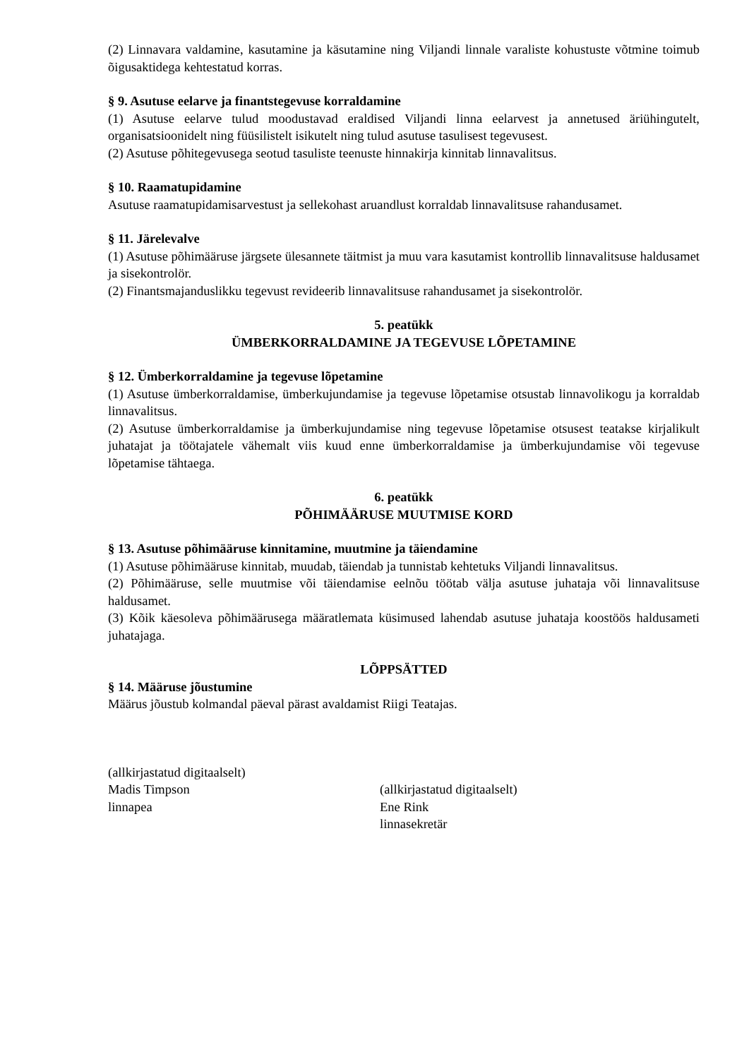(2) Linnavara valdamine, kasutamine ja käsutamine ning Viljandi linnale varaliste kohustuste võtmine toimub õigusaktidega kehtestatud korras.
§ 9. Asutuse eelarve ja finantstegevuse korraldamine
(1) Asutuse eelarve tulud moodustavad eraldised Viljandi linna eelarvest ja annetused äriühingutelt, organisatsioonidelt ning füüsilistelt isikutelt ning tulud asutuse tasulisest tegevusest.
(2) Asutuse põhitegevusega seotud tasuliste teenuste hinnakirja kinnitab linnavalitsus.
§ 10. Raamatupidamine
Asutuse raamatupidamisarvestust ja sellekohast aruandlust korraldab linnavalitsuse rahandusamet.
§ 11. Järelevalve
(1) Asutuse põhimääruse järgsete ülesannete täitmist ja muu vara kasutamist kontrollib linnavalitsuse haldusamet ja sisekontrolör.
(2) Finantsmajanduslikku tegevust revideerib linnavalitsuse rahandusamet ja sisekontrolör.
5. peatükk
ÜMBERKORRALDAMINE JA TEGEVUSE LÕPETAMINE
§ 12. Ümberkorraldamine ja tegevuse lõpetamine
(1) Asutuse ümberkorraldamise, ümberkujundamise ja tegevuse lõpetamise otsustab linnavolikogu ja korraldab linnavalitsus.
(2) Asutuse ümberkorraldamise ja ümberkujundamise ning tegevuse lõpetamise otsusest teatakse kirjalikult juhatajat ja töötajatele vähemalt viis kuud enne ümberkorraldamise ja ümberkujundamise või tegevuse lõpetamise tähtaega.
6. peatükk
PÕHIMÄÄRUSE MUUTMISE KORD
§ 13. Asutuse põhimääruse kinnitamine, muutmine ja täiendamine
(1) Asutuse põhimääruse kinnitab, muudab, täiendab ja tunnistab kehtetuks Viljandi linnavalitsus.
(2) Põhimääruse, selle muutmise või täiendamise eelnõu töötab välja asutuse juhataja või linnavalitsuse haldusamet.
(3) Kõik käesoleva põhimäärusega määratlemata küsimused lahendab asutuse juhataja koostöös haldusameti juhatajaga.
LÕPPSÄTTED
§ 14. Määruse jõustumine
Määrus jõustub kolmandal päeval pärast avaldamist Riigi Teatajas.
(allkirjastatud digitaalselt)
Madis Timpson
linnapea
(allkirjastatud digitaalselt)
Ene Rink
linnasekretär